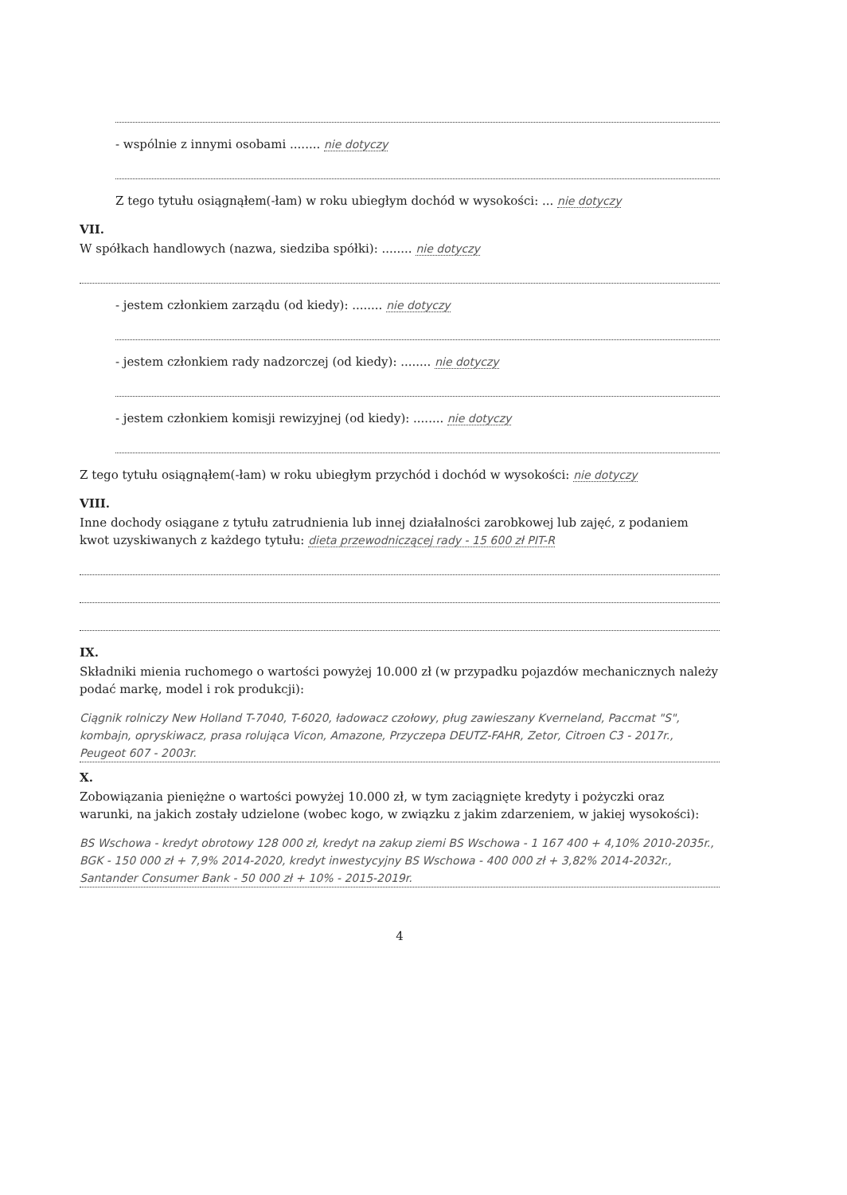- wspólnie z innymi osobami ........ nie dotyczy
Z tego tytułu osiągnąłem(-łam) w roku ubiegłym dochód w wysokości: ... nie dotyczy
VII.
W spółkach handlowych (nazwa, siedziba spółki): ........ nie dotyczy
- jestem członkiem zarządu (od kiedy): ........ nie dotyczy
- jestem członkiem rady nadzorczej (od kiedy): ........ nie dotyczy
- jestem członkiem komisji rewizyjnej (od kiedy): ........ nie dotyczy
Z tego tytułu osiągnąłem(-łam) w roku ubiegłym przychód i dochód w wysokości: nie dotyczy
VIII.
Inne dochody osiągane z tytułu zatrudnienia lub innej działalności zarobkowej lub zajęć, z podaniem kwot uzyskiwanych z każdego tytułu: dieta przewodniczącej rady - 15 600 zł PIT-R
IX.
Składniki mienia ruchomego o wartości powyżej 10.000 zł (w przypadku pojazdów mechanicznych należy podać markę, model i rok produkcji):
Ciągnik rolniczy New Holland T-7040, T-6020, ładowacz czołowy, pług zawieszany Kverneland, Paccmat "S", kombajn, opryskiwacz, prasa rolująca Vicon, Amazone, Przyczepa DEUTZ-FAHR, Zetor, Citroen C3 - 2017r., Peugeot 607 - 2003r.
X.
Zobowiązania pieniężne o wartości powyżej 10.000 zł, w tym zaciągnięte kredyty i pożyczki oraz warunki, na jakich zostały udzielone (wobec kogo, w związku z jakim zdarzeniem, w jakiej wysokości):
BS Wschowa - kredyt obrotowy 128 000 zł, kredyt na zakup ziemi BS Wschowa - 1 167 400 + 4,10% 2010-2035r., BGK - 150 000 zł + 7,9% 2014-2020, kredyt inwestycyjny BS Wschowa - 400 000 zł + 3,82% 2014-2032r., Santander Consumer Bank - 50 000 zł + 10% - 2015-2019r.
4